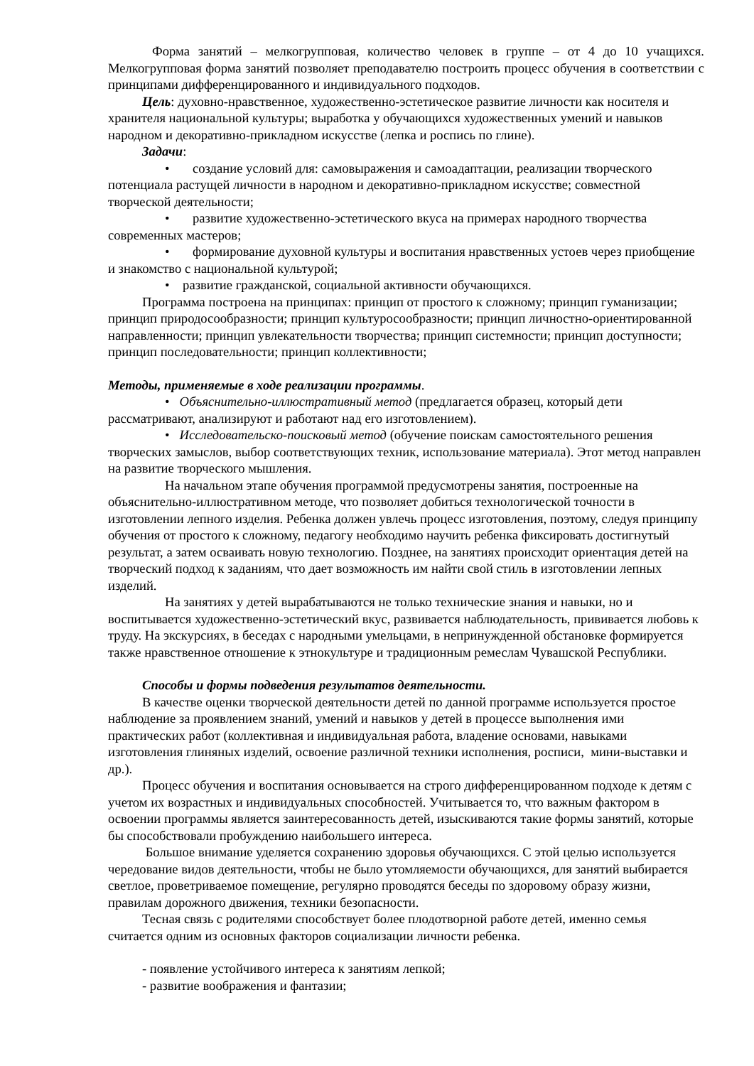Форма занятий – мелкогрупповая, количество человек в группе – от 4 до 10 учащихся. Мелкогрупповая форма занятий позволяет преподавателю построить процесс обучения в соответствии с принципами дифференцированного и индивидуального подходов.
Цель: духовно-нравственное, художественно-эстетическое развитие личности как носителя и хранителя национальной культуры; выработка у обучающихся художественных умений и навыков народном и декоративно-прикладном искусстве (лепка и роспись по глине).
Задачи:
• создание условий для: самовыражения и самоадаптации, реализации творческого потенциала растущей личности в народном и декоративно-прикладном искусстве; совместной творческой деятельности;
• развитие художественно-эстетического вкуса на примерах народного творчества современных мастеров;
• формирование духовной культуры и воспитания нравственных устоев через приобщение и знакомство с национальной культурой;
• развитие гражданской, социальной активности обучающихся.
Программа построена на принципах: принцип от простого к сложному; принцип гуманизации; принцип природосообразности; принцип культуросообразности; принцип личностно-ориентированной направленности; принцип увлекательности творчества; принцип системности; принцип доступности; принцип последовательности; принцип коллективности;
Методы, применяемые в ходе реализации программы.
• Объяснительно-иллюстративный метод (предлагается образец, который дети рассматривают, анализируют и работают над его изготовлением).
• Исследовательско-поисковый метод (обучение поискам самостоятельного решения творческих замыслов, выбор соответствующих техник, использование материала). Этот метод направлен на развитие творческого мышления.
На начальном этапе обучения программой предусмотрены занятия, построенные на объяснительно-иллюстративном методе, что позволяет добиться технологической точности в изготовлении лепного изделия. Ребенка должен увлечь процесс изготовления, поэтому, следуя принципу обучения от простого к сложному, педагогу необходимо научить ребенка фиксировать достигнутый результат, а затем осваивать новую технологию. Позднее, на занятиях происходит ориентация детей на творческий подход к заданиям, что дает возможность им найти свой стиль в изготовлении лепных изделий.
На занятиях у детей вырабатываются не только технические знания и навыки, но и воспитывается художественно-эстетический вкус, развивается наблюдательность, прививается любовь к труду. На экскурсиях, в беседах с народными умельцами, в непринужденной обстановке формируется также нравственное отношение к этнокультуре и традиционным ремеслам Чувашской Республики.
Способы и формы подведения результатов деятельности.
В качестве оценки творческой деятельности детей по данной программе используется простое наблюдение за проявлением знаний, умений и навыков у детей в процессе выполнения ими практических работ (коллективная и индивидуальная работа, владение основами, навыками изготовления глиняных изделий, освоение различной техники исполнения, росписи, мини-выставки и др.).
Процесс обучения и воспитания основывается на строго дифференцированном подходе к детям с учетом их возрастных и индивидуальных способностей. Учитывается то, что важным фактором в освоении программы является заинтересованность детей, изыскиваются такие формы занятий, которые бы способствовали пробуждению наибольшего интереса.
Большое внимание уделяется сохранению здоровья обучающихся. С этой целью используется чередование видов деятельности, чтобы не было утомляемости обучающихся, для занятий выбирается светлое, проветриваемое помещение, регулярно проводятся беседы по здоровому образу жизни, правилам дорожного движения, техники безопасности.
Тесная связь с родителями способствует более плодотворной работе детей, именно семья считается одним из основных факторов социализации личности ребенка.
- появление устойчивого интереса к занятиям лепкой;
- развитие воображения и фантазии;